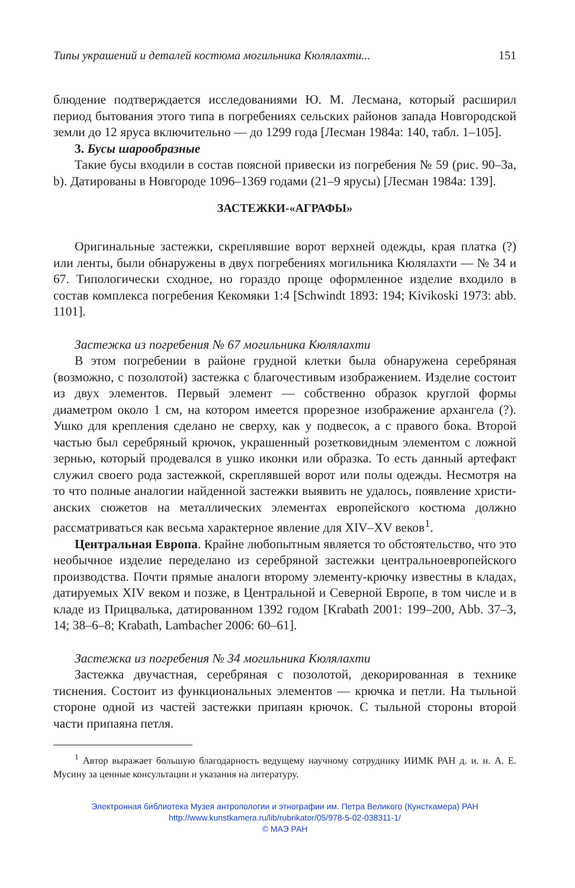Типы украшений и деталей костюма могильника Кюлялахти... 151
блюдение подтверждается исследованиями Ю. М. Лесмана, который рас­ширил период бытования этого типа в погребениях сельских районов запада Новгородской земли до 12 яруса включительно — до 1299 года [Лесман 1984а: 140, табл. 1–105].
3. Бусы шарообразные
Такие бусы входили в состав поясной привески из погребения № 59 (рис. 90–3а, b). Датированы в Новгороде 1096–1369 годами (21–9 ярусы) [Лесман 1984а: 139].
ЗАСТЕЖКИ-«АГРАФЫ»
Оригинальные застежки, скреплявшие ворот верхней одежды, края платка (?) или ленты, были обнаружены в двух погребениях могильника Кюлялахти — № 34 и 67. Типологически сходное, но гораздо проще оформ­ленное изделие входило в состав комплекса погребения Кекомяки 1:4 [Schwindt 1893: 194; Kivikoski 1973: abb. 1101].
Застежка из погребения № 67 могильника Кюлялахти
В этом погребении в районе грудной клетки была обнаружена серебря­ная (возможно, с позолотой) застежка с благочестивым изображением. Из­делие состоит из двух элементов. Первый элемент — собственно образок круглой формы диаметром около 1 см, на котором имеется прорезное изо­бражение архангела (?). Ушко для крепления сделано не сверху, как у под­весок, а с правого бока. Второй частью был серебряный крючок, украшен­ный розетковидным элементом с ложной зернью, который продевался в ушко иконки или образка. То есть данный артефакт служил своего рода застежкой, скреплявшей ворот или полы одежды. Несмотря на то что пол­ные аналогии найденной застежки выявить не удалось, появление христи­анских сюжетов на металлических элементах европейского костюма должно рассматриваться как весьма характерное явление для XIV–XV веков<sup>1</sup>.
Центральная Европа. Крайне любопытным является то обстоятельство, что это необычное изделие переделано из серебряной застежки центрально­европейского производства. Почти прямые аналоги второму элементу-крючку известны в кладах, датируемых XIV веком и позже, в Центральной и Северной Европе, в том числе и в кладе из Прицвалька, датированном 1392 годом [Krabath 2001: 199–200, Abb. 37–3, 14; 38–6–8; Krabath, Lambacher 2006: 60–61].
Застежка из погребения № 34 могильника Кюлялахти
Застежка двучастная, серебряная с позолотой, декорированная в технике тиснения. Состоит из функциональных элементов — крючка и петли. На тыльной стороне одной из частей застежки припаян крючок. С тыльной сто­роны второй части припаяна петля.
<sup>1</sup> Автор выражает большую благодарность ведущему научному сотруднику ИИМК РАН д. и. н. А. Е. Мусину за ценные консультации и указания на литературу.
Электронная библиотека Музея антропологии и этнографии им. Петра Великого (Кунсткамера) РАН
http://www.kunstkamera.ru/lib/rubrikator/05/978-5-02-038311-1/
© МАЭ РАН